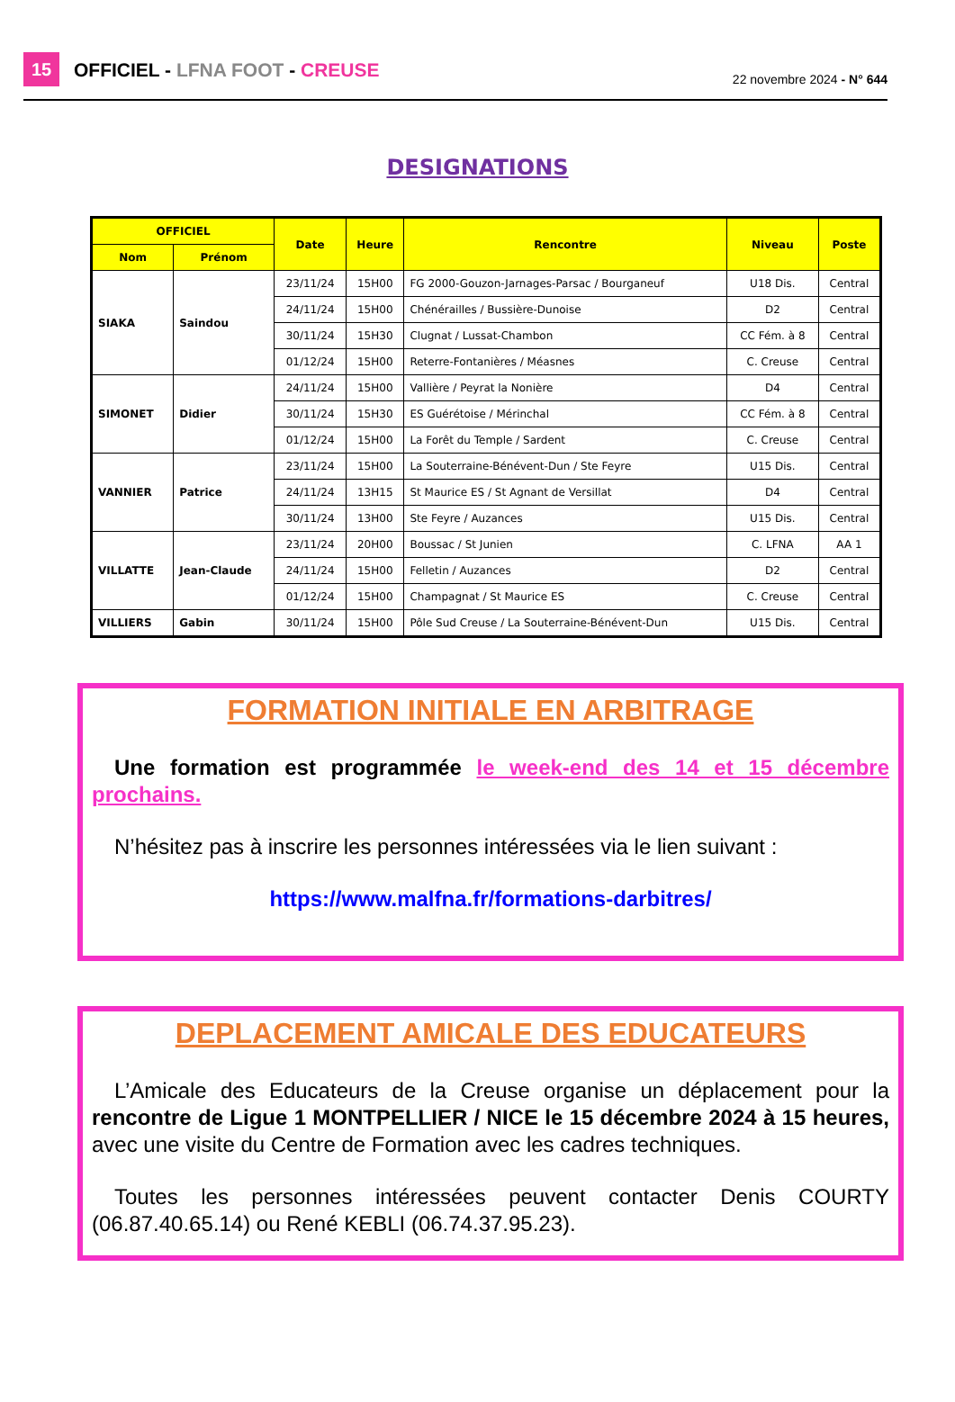15
OFFICIEL - LFNA FOOT - CREUSE
22 novembre 2024 - N° 644
DESIGNATIONS
| OFFICIEL | | Date | Heure | Rencontre | Niveau | Poste |
| --- | --- | --- | --- | --- | --- | --- |
| Nom | Prénom | | | | | |
| SIAKA | Saindou | 23/11/24 | 15H00 | FG 2000-Gouzon-Jarnages-Parsac / Bourganeuf | U18 Dis. | Central |
| | | 24/11/24 | 15H00 | Chénérailles / Bussière-Dunoise | D2 | Central |
| | | 30/11/24 | 15H30 | Clugnat / Lussat-Chambon | CC Fém. à 8 | Central |
| | | 01/12/24 | 15H00 | Reterre-Fontanières / Méasnes | C. Creuse | Central |
| SIMONET | Didier | 24/11/24 | 15H00 | Vallière / Peyrat la Nonière | D4 | Central |
| | | 30/11/24 | 15H30 | ES Guérétoise / Mérinchal | CC Fém. à 8 | Central |
| | | 01/12/24 | 15H00 | La Forêt du Temple / Sardent | C. Creuse | Central |
| VANNIER | Patrice | 23/11/24 | 15H00 | La Souterraine-Bénévent-Dun / Ste Feyre | U15 Dis. | Central |
| | | 24/11/24 | 13H15 | St Maurice ES / St Agnant de Versillat | D4 | Central |
| | | 30/11/24 | 13H00 | Ste Feyre / Auzances | U15 Dis. | Central |
| VILLATTE | Jean-Claude | 23/11/24 | 20H00 | Boussac / St Junien | C. LFNA | AA 1 |
| | | 24/11/24 | 15H00 | Felletin / Auzances | D2 | Central |
| | | 01/12/24 | 15H00 | Champagnat / St Maurice ES | C. Creuse | Central |
| VILLIERS | Gabin | 30/11/24 | 15H00 | Pôle Sud Creuse / La Souterraine-Bénévent-Dun | U15 Dis. | Central |
FORMATION INITIALE EN ARBITRAGE
Une formation est programmée le week-end des 14 et 15 décembre prochains.
N’hésitez pas à inscrire les personnes intéressées via le lien suivant :
https://www.malfna.fr/formations-darbitres/
DEPLACEMENT AMICALE DES EDUCATEURS
L’Amicale des Educateurs de la Creuse organise un déplacement pour la rencontre de Ligue 1 MONTPELLIER / NICE le 15 décembre 2024 à 15 heures, avec une visite du Centre de Formation avec les cadres techniques.
Toutes les personnes intéressées peuvent contacter Denis COURTY (06.87.40.65.14) ou René KEBLI (06.74.37.95.23).